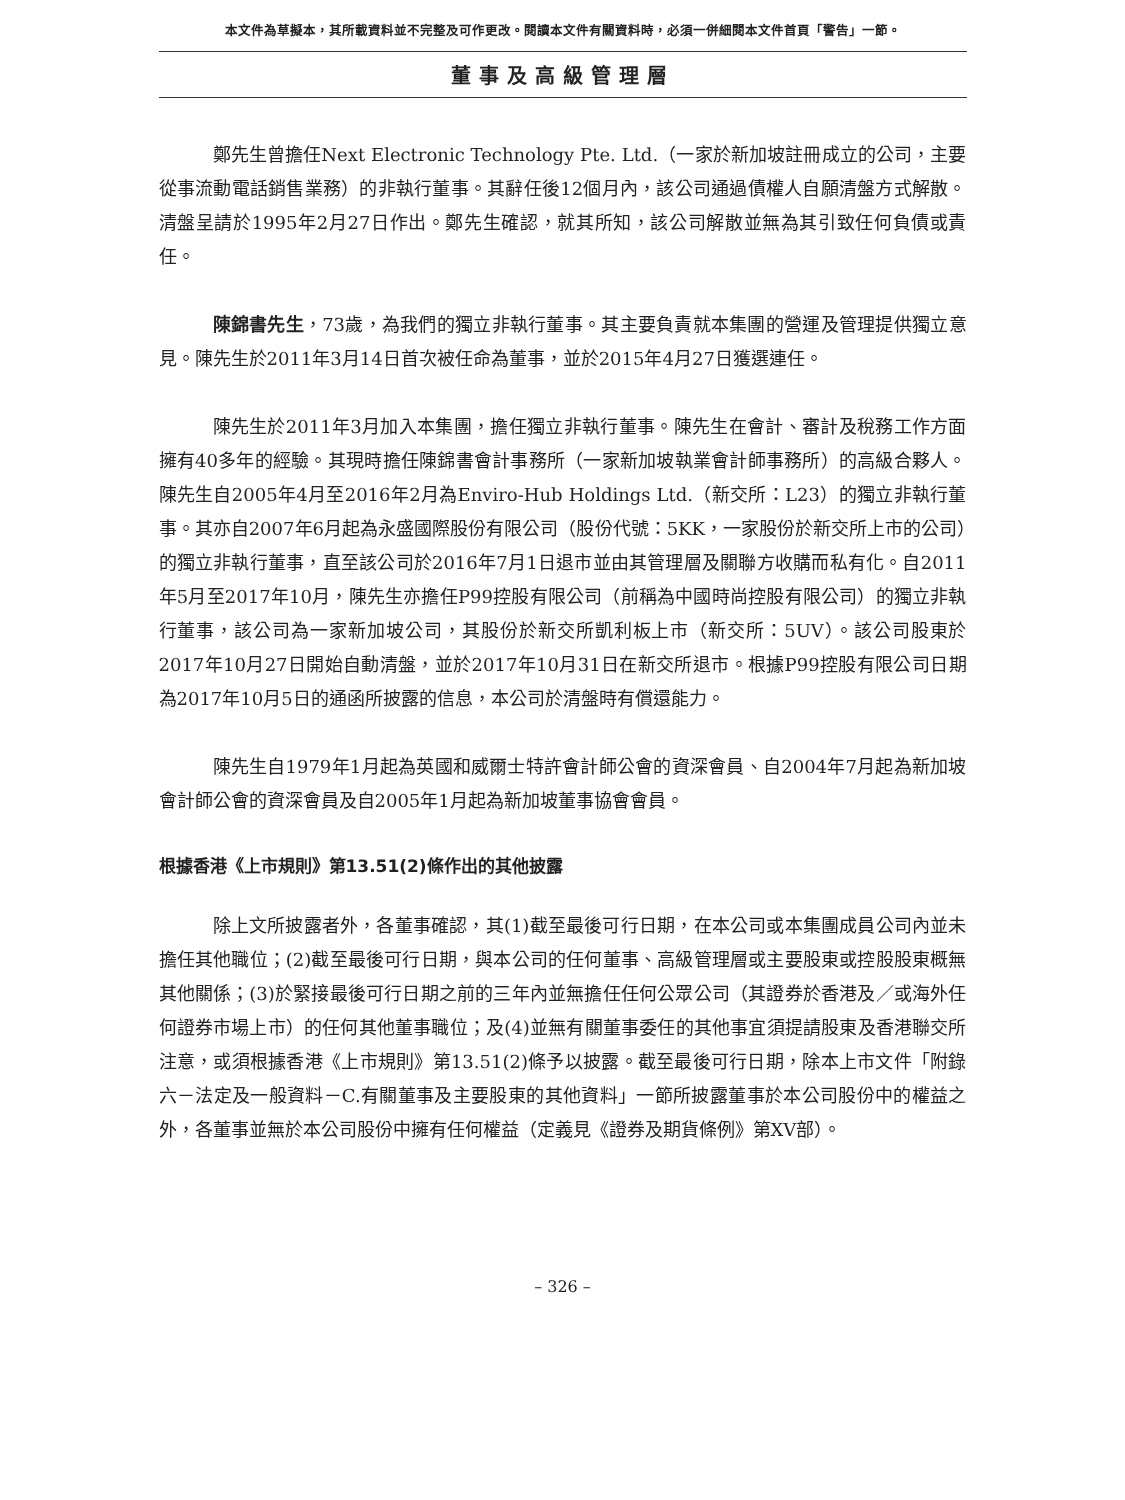本文件為草擬本，其所載資料並不完整及可作更改。閱讀本文件有關資料時，必須一併細閱本文件首頁「警告」一節。
董事及高級管理層
鄭先生曾擔任Next Electronic Technology Pte. Ltd.（一家於新加坡註冊成立的公司，主要從事流動電話銷售業務）的非執行董事。其辭任後12個月內，該公司通過債權人自願清盤方式解散。清盤呈請於1995年2月27日作出。鄭先生確認，就其所知，該公司解散並無為其引致任何負債或責任。
陳錦書先生，73歲，為我們的獨立非執行董事。其主要負責就本集團的營運及管理提供獨立意見。陳先生於2011年3月14日首次被任命為董事，並於2015年4月27日獲選連任。
陳先生於2011年3月加入本集團，擔任獨立非執行董事。陳先生在會計、審計及稅務工作方面擁有40多年的經驗。其現時擔任陳錦書會計事務所（一家新加坡執業會計師事務所）的高級合夥人。陳先生自2005年4月至2016年2月為Enviro-Hub Holdings Ltd.（新交所：L23）的獨立非執行董事。其亦自2007年6月起為永盛國際股份有限公司（股份代號：5KK，一家股份於新交所上市的公司）的獨立非執行董事，直至該公司於2016年7月1日退市並由其管理層及關聯方收購而私有化。自2011年5月至2017年10月，陳先生亦擔任P99控股有限公司（前稱為中國時尚控股有限公司）的獨立非執行董事，該公司為一家新加坡公司，其股份於新交所凱利板上市（新交所：5UV）。該公司股東於2017年10月27日開始自動清盤，並於2017年10月31日在新交所退市。根據P99控股有限公司日期為2017年10月5日的通函所披露的信息，本公司於清盤時有償還能力。
陳先生自1979年1月起為英國和威爾士特許會計師公會的資深會員、自2004年7月起為新加坡會計師公會的資深會員及自2005年1月起為新加坡董事協會會員。
根據香港《上市規則》第13.51(2)條作出的其他披露
除上文所披露者外，各董事確認，其(1)截至最後可行日期，在本公司或本集團成員公司內並未擔任其他職位；(2)截至最後可行日期，與本公司的任何董事、高級管理層或主要股東或控股股東概無其他關係；(3)於緊接最後可行日期之前的三年內並無擔任任何公眾公司（其證券於香港及／或海外任何證券市場上市）的任何其他董事職位；及(4)並無有關董事委任的其他事宜須提請股東及香港聯交所注意，或須根據香港《上市規則》第13.51(2)條予以披露。截至最後可行日期，除本上市文件「附錄六－法定及一般資料－C.有關董事及主要股東的其他資料」一節所披露董事於本公司股份中的權益之外，各董事並無於本公司股份中擁有任何權益（定義見《證券及期貨條例》第XV部）。
– 326 –